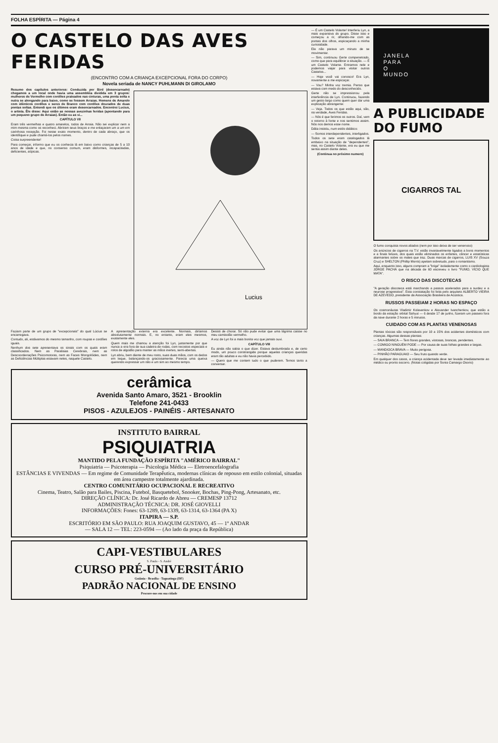FOLHA ESPÍRITA — Página 4
O CASTELO DAS AVES FERIDAS
(ENCONTRO COM A CRIANÇA EXCEPCIONAL FORA DO CORPO)
Novela seriada de NANCY PUHLMANN DI GIROLAMO
Resumo dos capítulos anteriores: Conduzida por Bird (desencarnado) chegamos a um local onde havia uma assembléia dividida em 3 grupos: mulheres de Vermelho com cordões prateados nas cinturas, uma ponta solta e outra se alongando para baixo, como se fossem Arraias. Homens de Amarelo com idênticos cordões e seres de Branco com cordões dourados de duas pontas soltas. Entendi que os últimos eram desencarnados. Encontrei Lucius, o artista. Êle disse: Aqui estão as nossas avezinhas feridas (apontando para um pequeno grupo de Arraias). Então eu as vi...
CAPÍTULO VII
Eram três vermelhas e quatro amarelos, todos de Arraia. Não sei explicar nem a mim mesma como os reconheci. Abriram seus braços e me enlaçaram um a um em carinhosa recepção. Foi nesse exato momento, dentro de cada abraço, que os identifiquei e pude chamá-los pelos nomes.
Coisa surpreendente!
Para começar, informo que eu os conhecia lá em baixo como crianças de 5 a 10 anos de idade e que, no consenso comum, eram disformes, incapacitadas, deficientes, atípicas.
Lucius
Faziam parte de um grupo de "excepcionais" do qual Lúcius se encarregava.
Contudo, ali, estávamos do mesmo tamanho, com roupas e cordões iguais.
Nenhum dos sete apresentava os sinais com os quais eram classificados. Nem as Paralisias Cerebrais, nem as Descoordenações Psicomotoras, nem as Faces Mongolóides, nem as Deficiências Múltiplas estavam neles, naquele Castelo.
A apresentação externa era excelente. Normais, diríamos absolutamente normais. E, no entanto, eram eles mesmos, exatamente eles.
Quem mais me chamou a atenção foi Lyn, justamente por que nunca a vira fora de sua cadeira de rodas, com recostos especiais e rolos de algodão para manter as mãos inertes, semi-abertas.
Lyn abriu, bem diante de meu rosto, suas duas mãos, com os dedos em leque, balançando-os graciosamente. Parecia uma queixa querendo expressar um não e um sim ao mesmo tempo.
Desisti de chorar. Só não pude evitar que uma lágrima caisse no meu camisolão vermelho.
A voz de Lyn foi a mais bonita voz que jamais ouvi.
CAPÍTULO VIII
Eu ainda não sabia o que dizer. Estava deslumbrada e, de certo modo, um pouco constrangida porque aquelas crianças queridas eram tão adultas e eu não havia percebido.
— Quero que me contem tudo o que puderem. Temos tanto a conversar.
cerâmica
Avenida Santo Amaro, 3521 - Brooklin
Telefone 241-0433
PISOS - AZULEJOS - PAINÉIS - ARTESANATO
INSTITUTO BAIRRAL
PSIQUIATRIA
MANTIDO PELA FUNDAÇÃO ESPÍRITA "AMÉRICO BAIRRAL"
Psiquiatria — Psicoterapia — Psicologia Médica — Eletroencefalografia
ESTÂNCIAS E VIVENDAS — Em regime de Comunidade Terapêutica, modernas clínicas de repouso em estilo colonial, situadas em área campestre totalmente ajardinada.
CENTRO COMUNITÁRIO OCUPACIONAL E RECREATIVO
Cinema, Teatro, Salão para Bailes, Piscina, Futebol, Basquetebol, Snooker, Bochas, Ping-Pong, Artesanato, etc.
DIREÇÃO CLÍNICA: Dr. José Ricardo de Abreu — CREMESP 13712
ADMINISTRAÇÃO TÉCNICA: DR. JOSÉ GIOVELLI
INFORMAÇÕES: Fones: 63-1289, 63-1339, 63-1314, 63-1364 (PA X)
ITAPIRA — S.P.
ESCRITÓRIO EM SÃO PAULO: RUA JOAQUIM GUSTAVO, 45 — 1º ANDAR
— SALA 12 — TEL: 223-0594 — (Ao lado da praça da República)
CAPI-VESTIBULARES
S. Paulo - S. André
CURSO PRÉ-UNIVERSITÁRIO
Goiânia - Brasília - Taguatinga (DF)
PADRÃO NACIONAL DE ENSINO
Procure-nos em sua cidade
— É um Castelo Volante! Interferiu Lyn, a mais expansiva do grupo. Disse isso e começou a rir, olhando-me com as pontas dos olhos, espicaçando a minha curiosidade.
Ela não parava um minuto de se movimentar.
— Sim, continuou Gerte compenetrado, como que para equilibrar a situação. — É um Castelo Volante. Entramos nele e podemos viajar para visitar outros Castelos...
— Hoje você vai conosco! Era Lyn, novamente a me espicaçar.
— Vou? Minha voz tremia. Penso que estava com medo do desconhecido.
Gerte não se impressionou pela interferência de Lyn. Continuou, fazendo um gesto largo como quem quer dar uma explicação abrangente:
— Veja. Todos os que estão aqui, são, na verdade, Aves Feridas.
— Nós é que ferimos os outros. Daí, vem o retorno à fonte e nos sentimos assim. Nós nos demos esse nome.
Dália insistiu, num estilo didático:
— Somos interdependentes, interligados.
Todos os sete eram catalogados lá embaixo na situação de "dependentes", mas, no Castelo Volante, era eu que me sentia assim diante deles.
(Continua no próximo numero)
JANELA
PARA
O
MUNDO
A PUBLICIDADE DO FUMO
CIGARROS TAL
O fumo conquista novos aliados (nem por isso deixa de ser venenoso)
Os anúncios de cigarros na T.V. estão invariavelmente ligados a bons momentos e a finais felizes, dos quais estão eliminados os enfartes, câncer e estatísticas alarmantes sobre os males que traz. Duas marcas de cigarros, LUIS XV (Souza Cruz) e SHELTON (Phillip Morris) apelam sobretudo, para o romantismo.
Aqui, enquanto isso, alguns compram a "briga" isoladamente como o cardiologista JORGE PACHÁ que na década de 60 escreveu o livro "FUMO, VÍCIO QUE MATA".
O RISCO DAS DISCOTECAS
"A geração discoteca está marchando a passos acelerados para a surdez e a neurose progressiva". Esta constatação foi feita pelo arquiteto ALBERTO VIEIRA DE AZEVEDO, presidente da Associação Brasileira de Acústica.
RUSSOS PASSEIAM 2 HORAS NO ESPAÇO
Os cosmonáutas Vladimir Kolavenkov e Alexander Ivanchenkov, que estão a bordo da estação orbital Sahyut — 6 desde 17 de junho, fizeram um passeio fora da nave durante 2 horas e 5 minutos.
CUIDADO COM AS PLANTAS VENENOSAS
Plantas tóxicas são responsáveis por 10 a 15% dos acidentes domésticos com crianças. Algumas dessas plantas:
— SAIA BRANCA — Tem flores grandes, vistosas, brancas, pendentes.
— COMIGO NINGUÉM PODE — Por causa de suas folhas grandes e largas.
— MANDIOCA BRAVA — Muito perigosa.
— PINHÃO PARAGUAIO — Seu fruto quando verde.
Em qualquer dos casos, a criança acidentada deve ser levada imediatamente ao médico ou pronto socorro. (Notas coligidas por Sonia Camargo Osorio)